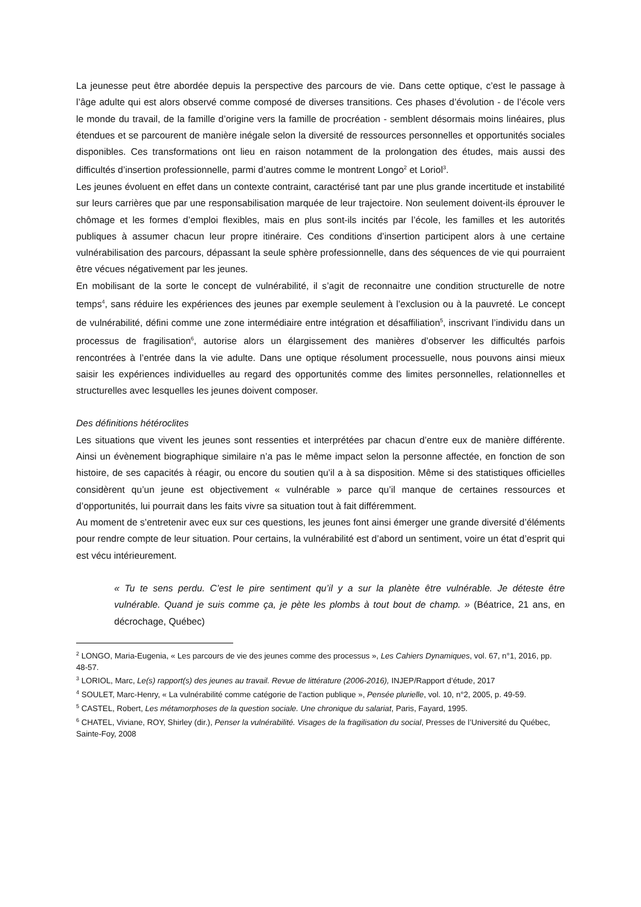La jeunesse peut être abordée depuis la perspective des parcours de vie. Dans cette optique, c’est le passage à l’âge adulte qui est alors observé comme composé de diverses transitions. Ces phases d’évolution - de l’école vers le monde du travail, de la famille d’origine vers la famille de procréation - semblent désormais moins linéaires, plus étendues et se parcourent de manière inégale selon la diversité de ressources personnelles et opportunités sociales disponibles. Ces transformations ont lieu en raison notamment de la prolongation des études, mais aussi des difficultés d’insertion professionnelle, parmi d’autres comme le montrent Longo<sup>2</sup> et Loriol<sup>3</sup>.
Les jeunes évoluent en effet dans un contexte contraint, caractérisé tant par une plus grande incertitude et instabilité sur leurs carrières que par une responsabilisation marquée de leur trajectoire. Non seulement doivent-ils éprouver le chômage et les formes d’emploi flexibles, mais en plus sont-ils incités par l’école, les familles et les autorités publiques à assumer chacun leur propre itinéraire. Ces conditions d’insertion participent alors à une certaine vulnérabilisation des parcours, dépassant la seule sphère professionnelle, dans des séquences de vie qui pourraient être vécues négativement par les jeunes.
En mobilisant de la sorte le concept de vulnérabilité, il s’agit de reconnaitre une condition structurelle de notre temps<sup>4</sup>, sans réduire les expériences des jeunes par exemple seulement à l’exclusion ou à la pauvreté. Le concept de vulnérabilité, défini comme une zone intermédiaire entre intégration et désaffiliation<sup>5</sup>, inscrivant l’individu dans un processus de fragilisation<sup>6</sup>, autorise alors un élargissement des manières d’observer les difficultés parfois rencontrées à l’entrée dans la vie adulte. Dans une optique résolument processuelle, nous pouvons ainsi mieux saisir les expériences individuelles au regard des opportunités comme des limites personnelles, relationnelles et structurelles avec lesquelles les jeunes doivent composer.
Des définitions hétéroclites
Les situations que vivent les jeunes sont ressenties et interprétées par chacun d’entre eux de manière différente. Ainsi un évènement biographique similaire n’a pas le même impact selon la personne affectée, en fonction de son histoire, de ses capacités à réagir, ou encore du soutien qu’il a à sa disposition. Même si des statistiques officielles considèrent qu’un jeune est objectivement « vulnérable » parce qu’il manque de certaines ressources et d’opportunités, lui pourrait dans les faits vivre sa situation tout à fait différemment.
Au moment de s’entretenir avec eux sur ces questions, les jeunes font ainsi émerger une grande diversité d’éléments pour rendre compte de leur situation. Pour certains, la vulnérabilité est d’abord un sentiment, voire un état d’esprit qui est vécu intérieurement.
« Tu te sens perdu. C’est le pire sentiment qu’il y a sur la planète être vulnérable. Je déteste être vulnérable. Quand je suis comme ça, je pète les plombs à tout bout de champ. » (Béatrice, 21 ans, en décrochage, Québec)
<sup>2</sup> LONGO, Maria-Eugenia, « Les parcours de vie des jeunes comme des processus », Les Cahiers Dynamiques, vol. 67, n°1, 2016, pp. 48-57.
<sup>3</sup> LORIOL, Marc, Le(s) rapport(s) des jeunes au travail. Revue de littérature (2006-2016), INJEP/Rapport d’étude, 2017
<sup>4</sup> SOULET, Marc-Henry, « La vulnérabilité comme catégorie de l'action publique », Pensée plurielle, vol. 10, n°2, 2005, p. 49-59.
<sup>5</sup> CASTEL, Robert, Les métamorphoses de la question sociale. Une chronique du salariat, Paris, Fayard, 1995.
<sup>6</sup> CHATEL, Viviane, ROY, Shirley (dir.), Penser la vulnérabilité. Visages de la fragilisation du social, Presses de l’Université du Québec, Sainte-Foy, 2008